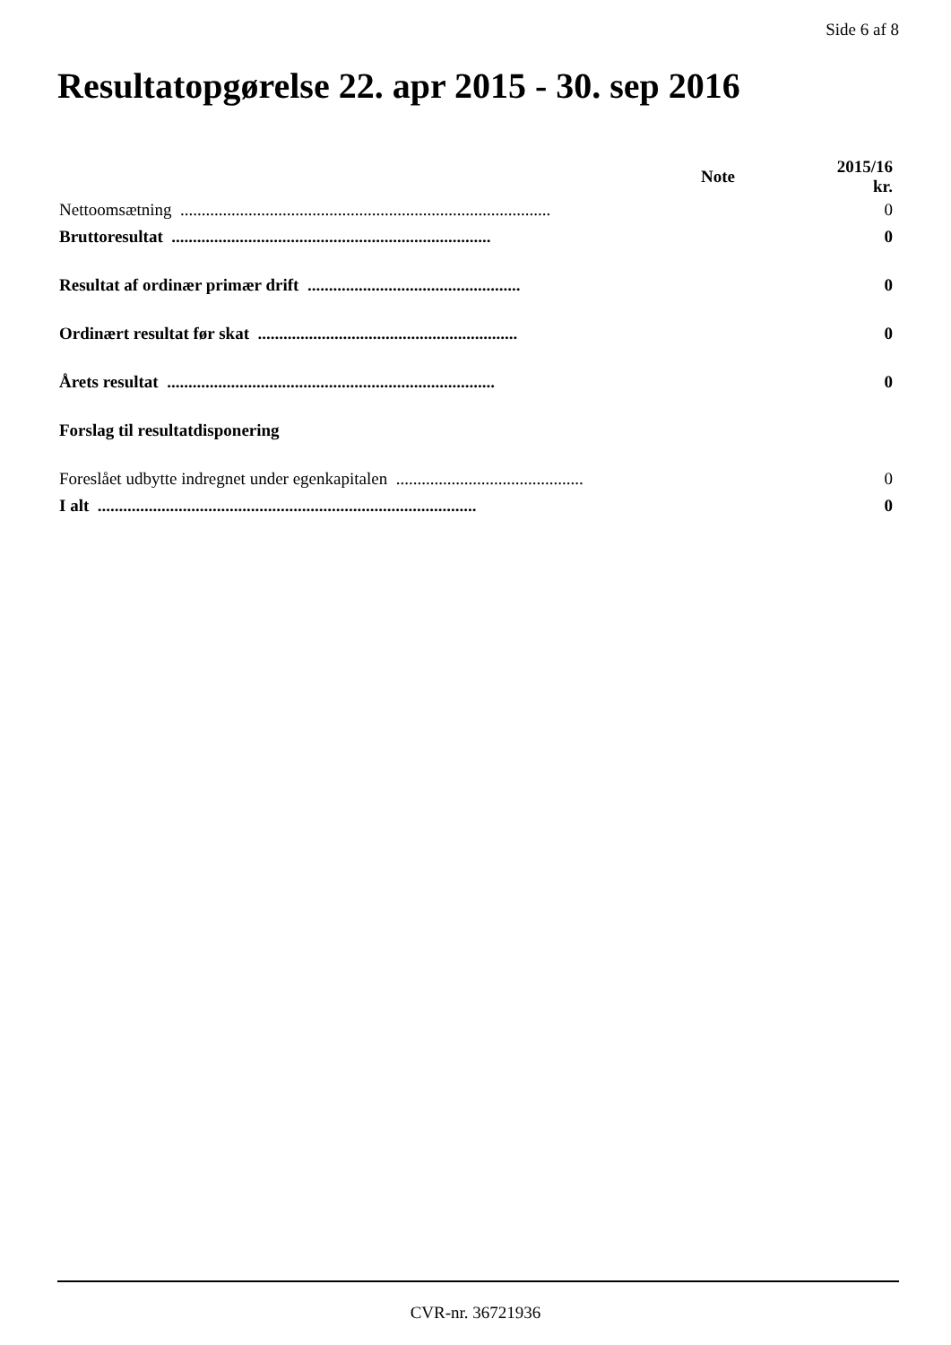Side 6 af 8
Resultatopgørelse 22. apr 2015 - 30. sep 2016
| | Note | 2015/16 kr. |
| Nettoomsætning ....................................................................................... | | 0 |
| Bruttoresultat ........................................................................... | | 0 |
| Resultat af ordinær primær drift .................................................. | | 0 |
| Ordinært resultat før skat ............................................................. | | 0 |
| Årets resultat ............................................................................. | | 0 |
| Forslag til resultatdisponering | | |
| Foreslået udbytte indregnet under egenkapitalen ............................................ | | 0 |
| I alt ......................................................................................... | | 0 |
CVR-nr. 36721936